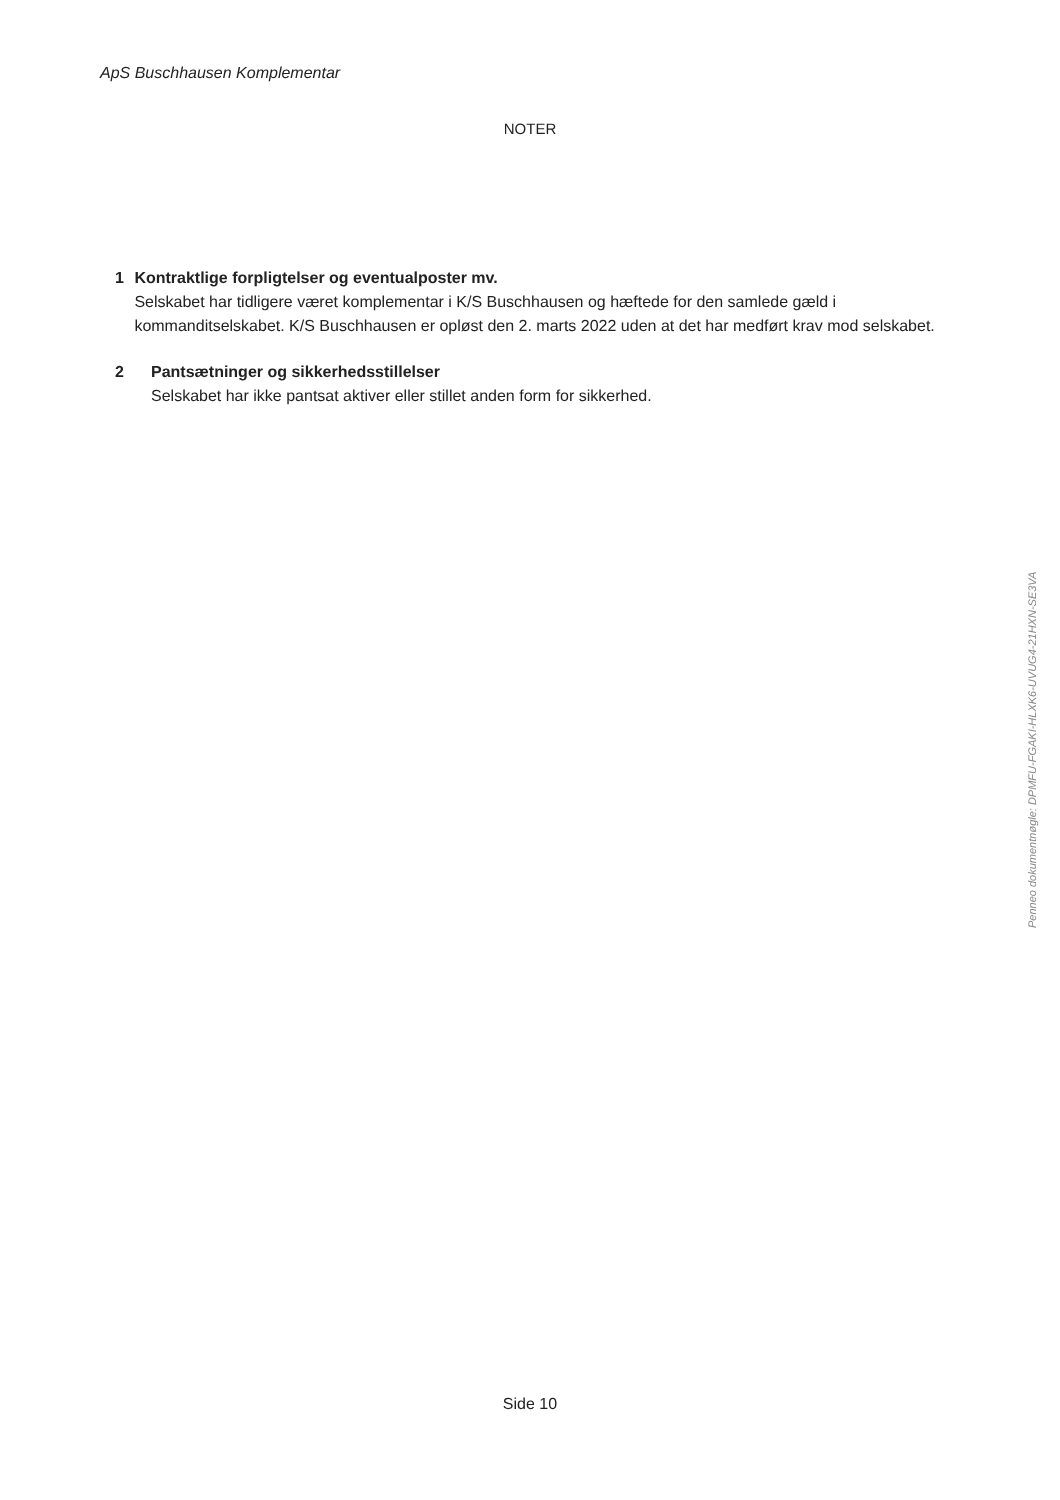ApS Buschhausen Komplementar
NOTER
1 Kontraktlige forpligtelser og eventualposter mv.
Selskabet har tidligere været komplementar i K/S Buschhausen og hæftede for den samlede gæld i kommanditselskabet. K/S Buschhausen er opløst den 2. marts 2022 uden at det har medført krav mod selskabet.
2 Pantsætninger og sikkerhedsstillelser
Selskabet har ikke pantsat aktiver eller stillet anden form for sikkerhed.
Side 10
Penneo dokumentnøgle: DPMFU-FGAKI-HLXK6-UVUG4-21HXN-SE3VA